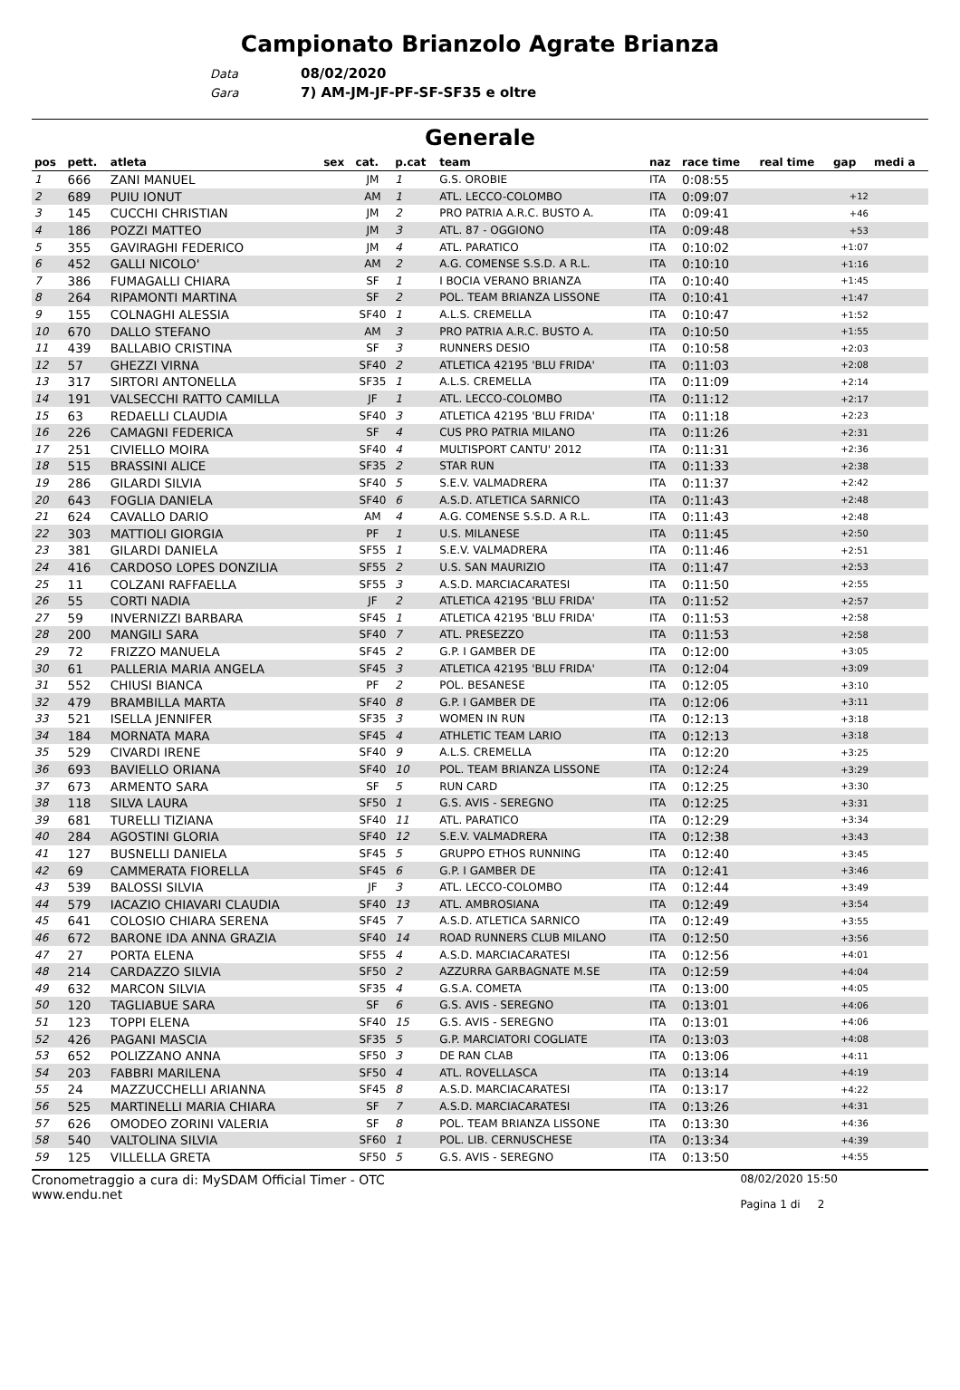Campionato Brianzolo Agrate Brianza
Data 08/02/2020
Gara 7) AM-JM-JF-PF-SF-SF35 e oltre
Generale
| pos | pett. | atleta | sex | cat. | p.cat | team | naz | race time | real time | gap | medi a |
| --- | --- | --- | --- | --- | --- | --- | --- | --- | --- | --- | --- |
| 1 | 666 | ZANI MANUEL | | JM | 1 | G.S. OROBIE | ITA | 0:08:55 | | | |
| 2 | 689 | PUIU IONUT | | AM | 1 | ATL. LECCO-COLOMBO | ITA | 0:09:07 | | +12 | |
| 3 | 145 | CUCCHI CHRISTIAN | | JM | 2 | PRO PATRIA A.R.C. BUSTO A. | ITA | 0:09:41 | | +46 | |
| 4 | 186 | POZZI MATTEO | | JM | 3 | ATL. 87 - OGGIONO | ITA | 0:09:48 | | +53 | |
| 5 | 355 | GAVIRAGHI FEDERICO | | JM | 4 | ATL. PARATICO | ITA | 0:10:02 | | +1:07 | |
| 6 | 452 | GALLI NICOLO' | | AM | 2 | A.G. COMENSE S.S.D. A R.L. | ITA | 0:10:10 | | +1:16 | |
| 7 | 386 | FUMAGALLI CHIARA | | SF | 1 | I BOCIA VERANO BRIANZA | ITA | 0:10:40 | | +1:45 | |
| 8 | 264 | RIPAMONTI MARTINA | | SF | 2 | POL. TEAM BRIANZA LISSONE | ITA | 0:10:41 | | +1:47 | |
| 9 | 155 | COLNAGHI ALESSIA | | SF40 | 1 | A.L.S. CREMELLA | ITA | 0:10:47 | | +1:52 | |
| 10 | 670 | DALLO STEFANO | | AM | 3 | PRO PATRIA A.R.C. BUSTO A. | ITA | 0:10:50 | | +1:55 | |
| 11 | 439 | BALLABIO CRISTINA | | SF | 3 | RUNNERS DESIO | ITA | 0:10:58 | | +2:03 | |
| 12 | 57 | GHEZZI VIRNA | | SF40 | 2 | ATLETICA 42195 'BLU FRIDA' | ITA | 0:11:03 | | +2:08 | |
| 13 | 317 | SIRTORI ANTONELLA | | SF35 | 1 | A.L.S. CREMELLA | ITA | 0:11:09 | | +2:14 | |
| 14 | 191 | VALSECCHI RATTO CAMILLA | | JF | 1 | ATL. LECCO-COLOMBO | ITA | 0:11:12 | | +2:17 | |
| 15 | 63 | REDAELLI CLAUDIA | | SF40 | 3 | ATLETICA 42195 'BLU FRIDA' | ITA | 0:11:18 | | +2:23 | |
| 16 | 226 | CAMAGNI FEDERICA | | SF | 4 | CUS PRO PATRIA MILANO | ITA | 0:11:26 | | +2:31 | |
| 17 | 251 | CIVIELLO MOIRA | | SF40 | 4 | MULTISPORT CANTU' 2012 | ITA | 0:11:31 | | +2:36 | |
| 18 | 515 | BRASSINI ALICE | | SF35 | 2 | STAR RUN | ITA | 0:11:33 | | +2:38 | |
| 19 | 286 | GILARDI SILVIA | | SF40 | 5 | S.E.V. VALMADRERA | ITA | 0:11:37 | | +2:42 | |
| 20 | 643 | FOGLIA DANIELA | | SF40 | 6 | A.S.D. ATLETICA SARNICO | ITA | 0:11:43 | | +2:48 | |
| 21 | 624 | CAVALLO DARIO | | AM | 4 | A.G. COMENSE S.S.D. A R.L. | ITA | 0:11:43 | | +2:48 | |
| 22 | 303 | MATTIOLI GIORGIA | | PF | 1 | U.S. MILANESE | ITA | 0:11:45 | | +2:50 | |
| 23 | 381 | GILARDI DANIELA | | SF55 | 1 | S.E.V. VALMADRERA | ITA | 0:11:46 | | +2:51 | |
| 24 | 416 | CARDOSO LOPES DONZILIA | | SF55 | 2 | U.S. SAN MAURIZIO | ITA | 0:11:47 | | +2:53 | |
| 25 | 11 | COLZANI RAFFAELLA | | SF55 | 3 | A.S.D. MARCIACARATESI | ITA | 0:11:50 | | +2:55 | |
| 26 | 55 | CORTI NADIA | | JF | 2 | ATLETICA 42195 'BLU FRIDA' | ITA | 0:11:52 | | +2:57 | |
| 27 | 59 | INVERNIZZI BARBARA | | SF45 | 1 | ATLETICA 42195 'BLU FRIDA' | ITA | 0:11:53 | | +2:58 | |
| 28 | 200 | MANGILI SARA | | SF40 | 7 | ATL. PRESEZZO | ITA | 0:11:53 | | +2:58 | |
| 29 | 72 | FRIZZO MANUELA | | SF45 | 2 | G.P. I GAMBER DE | ITA | 0:12:00 | | +3:05 | |
| 30 | 61 | PALLERIA MARIA ANGELA | | SF45 | 3 | ATLETICA 42195 'BLU FRIDA' | ITA | 0:12:04 | | +3:09 | |
| 31 | 552 | CHIUSI BIANCA | | PF | 2 | POL. BESANESE | ITA | 0:12:05 | | +3:10 | |
| 32 | 479 | BRAMBILLA MARTA | | SF40 | 8 | G.P. I GAMBER DE | ITA | 0:12:06 | | +3:11 | |
| 33 | 521 | ISELLA JENNIFER | | SF35 | 3 | WOMEN IN RUN | ITA | 0:12:13 | | +3:18 | |
| 34 | 184 | MORNATA MARA | | SF45 | 4 | ATHLETIC TEAM LARIO | ITA | 0:12:13 | | +3:18 | |
| 35 | 529 | CIVARDI IRENE | | SF40 | 9 | A.L.S. CREMELLA | ITA | 0:12:20 | | +3:25 | |
| 36 | 693 | BAVIELLO ORIANA | | SF40 | 10 | POL. TEAM BRIANZA LISSONE | ITA | 0:12:24 | | +3:29 | |
| 37 | 673 | ARMENTO SARA | | SF | 5 | RUN CARD | ITA | 0:12:25 | | +3:30 | |
| 38 | 118 | SILVA LAURA | | SF50 | 1 | G.S. AVIS - SEREGNO | ITA | 0:12:25 | | +3:31 | |
| 39 | 681 | TURELLI TIZIANA | | SF40 | 11 | ATL. PARATICO | ITA | 0:12:29 | | +3:34 | |
| 40 | 284 | AGOSTINI GLORIA | | SF40 | 12 | S.E.V. VALMADRERA | ITA | 0:12:38 | | +3:43 | |
| 41 | 127 | BUSNELLI DANIELA | | SF45 | 5 | GRUPPO ETHOS RUNNING | ITA | 0:12:40 | | +3:45 | |
| 42 | 69 | CAMMERATA FIORELLA | | SF45 | 6 | G.P. I GAMBER DE | ITA | 0:12:41 | | +3:46 | |
| 43 | 539 | BALOSSI SILVIA | | JF | 3 | ATL. LECCO-COLOMBO | ITA | 0:12:44 | | +3:49 | |
| 44 | 579 | IACAZIO CHIAVARI CLAUDIA | | SF40 | 13 | ATL. AMBROSIANA | ITA | 0:12:49 | | +3:54 | |
| 45 | 641 | COLOSIO CHIARA SERENA | | SF45 | 7 | A.S.D. ATLETICA SARNICO | ITA | 0:12:49 | | +3:55 | |
| 46 | 672 | BARONE IDA ANNA GRAZIA | | SF40 | 14 | ROAD RUNNERS CLUB MILANO | ITA | 0:12:50 | | +3:56 | |
| 47 | 27 | PORTA ELENA | | SF55 | 4 | A.S.D. MARCIACARATESI | ITA | 0:12:56 | | +4:01 | |
| 48 | 214 | CARDAZZO SILVIA | | SF50 | 2 | AZZURRA GARBAGNATE M.SE | ITA | 0:12:59 | | +4:04 | |
| 49 | 632 | MARCON SILVIA | | SF35 | 4 | G.S.A. COMETA | ITA | 0:13:00 | | +4:05 | |
| 50 | 120 | TAGLIABUE SARA | | SF | 6 | G.S. AVIS - SEREGNO | ITA | 0:13:01 | | +4:06 | |
| 51 | 123 | TOPPI ELENA | | SF40 | 15 | G.S. AVIS - SEREGNO | ITA | 0:13:01 | | +4:06 | |
| 52 | 426 | PAGANI MASCIA | | SF35 | 5 | G.P. MARCIATORI COGLIATE | ITA | 0:13:03 | | +4:08 | |
| 53 | 652 | POLIZZANO ANNA | | SF50 | 3 | DE RAN CLAB | ITA | 0:13:06 | | +4:11 | |
| 54 | 203 | FABBRI MARILENA | | SF50 | 4 | ATL. ROVELLASCA | ITA | 0:13:14 | | +4:19 | |
| 55 | 24 | MAZZUCCHELLI ARIANNA | | SF45 | 8 | A.S.D. MARCIACARATESI | ITA | 0:13:17 | | +4:22 | |
| 56 | 525 | MARTINELLI MARIA CHIARA | | SF | 7 | A.S.D. MARCIACARATESI | ITA | 0:13:26 | | +4:31 | |
| 57 | 626 | OMODEO ZORINI VALERIA | | SF | 8 | POL. TEAM BRIANZA LISSONE | ITA | 0:13:30 | | +4:36 | |
| 58 | 540 | VALTOLINA SILVIA | | SF60 | 1 | POL. LIB. CERNUSCHESE | ITA | 0:13:34 | | +4:39 | |
| 59 | 125 | VILLELLA GRETA | | SF50 | 5 | G.S. AVIS - SEREGNO | ITA | 0:13:50 | | +4:55 | |
Cronometraggio a cura di: MySDAM Official Timer - OTC
www.endu.net 08/02/2020 15:50
Pagina 1 di 2